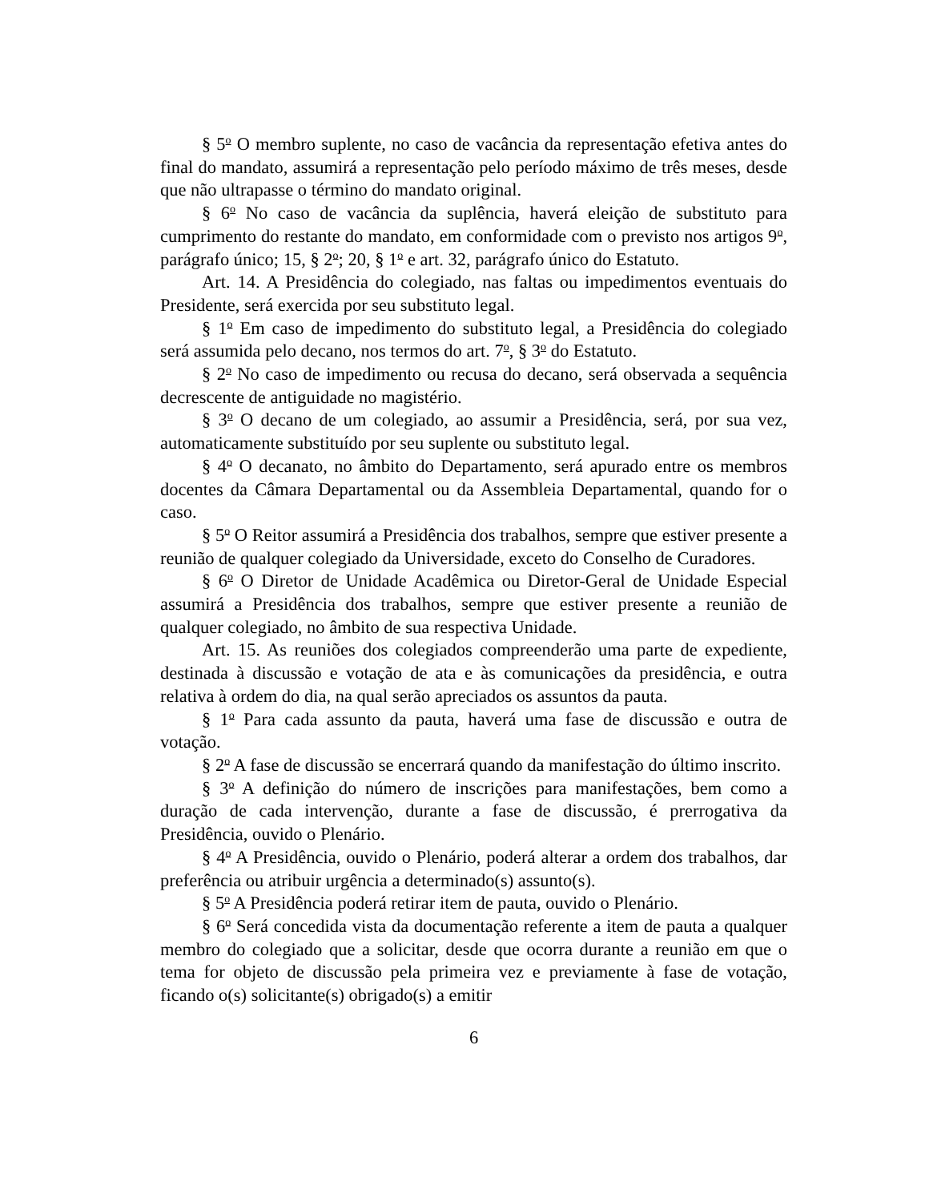§ 5<sup>o</sup> O membro suplente, no caso de vacância da representação efetiva antes do final do mandato, assumirá a representação pelo período máximo de três meses, desde que não ultrapasse o término do mandato original.
§ 6<sup>o</sup> No caso de vacância da suplência, haverá eleição de substituto para cumprimento do restante do mandato, em conformidade com o previsto nos artigos 9<sup>o</sup>, parágrafo único; 15, § 2<sup>o</sup>; 20, § 1<sup>o</sup> e art. 32, parágrafo único do Estatuto.
Art. 14. A Presidência do colegiado, nas faltas ou impedimentos eventuais do Presidente, será exercida por seu substituto legal.
§ 1<sup>o</sup> Em caso de impedimento do substituto legal, a Presidência do colegiado será assumida pelo decano, nos termos do art. 7<sup>o</sup>, § 3<sup>o</sup> do Estatuto.
§ 2<sup>o</sup> No caso de impedimento ou recusa do decano, será observada a sequência decrescente de antiguidade no magistério.
§ 3<sup>o</sup> O decano de um colegiado, ao assumir a Presidência, será, por sua vez, automaticamente substituído por seu suplente ou substituto legal.
§ 4<sup>o</sup> O decanato, no âmbito do Departamento, será apurado entre os membros docentes da Câmara Departamental ou da Assembleia Departamental, quando for o caso.
§ 5<sup>o</sup> O Reitor assumirá a Presidência dos trabalhos, sempre que estiver presente a reunião de qualquer colegiado da Universidade, exceto do Conselho de Curadores.
§ 6<sup>o</sup> O Diretor de Unidade Acadêmica ou Diretor-Geral de Unidade Especial assumirá a Presidência dos trabalhos, sempre que estiver presente a reunião de qualquer colegiado, no âmbito de sua respectiva Unidade.
Art. 15. As reuniões dos colegiados compreenderão uma parte de expediente, destinada à discussão e votação de ata e às comunicações da presidência, e outra relativa à ordem do dia, na qual serão apreciados os assuntos da pauta.
§ 1<sup>o</sup> Para cada assunto da pauta, haverá uma fase de discussão e outra de votação.
§ 2<sup>o</sup> A fase de discussão se encerrará quando da manifestação do último inscrito.
§ 3<sup>o</sup> A definição do número de inscrições para manifestações, bem como a duração de cada intervenção, durante a fase de discussão, é prerrogativa da Presidência, ouvido o Plenário.
§ 4<sup>o</sup> A Presidência, ouvido o Plenário, poderá alterar a ordem dos trabalhos, dar preferência ou atribuir urgência a determinado(s) assunto(s).
§ 5<sup>o</sup> A Presidência poderá retirar item de pauta, ouvido o Plenário.
§ 6<sup>o</sup> Será concedida vista da documentação referente a item de pauta a qualquer membro do colegiado que a solicitar, desde que ocorra durante a reunião em que o tema for objeto de discussão pela primeira vez e previamente à fase de votação, ficando o(s) solicitante(s) obrigado(s) a emitir
6